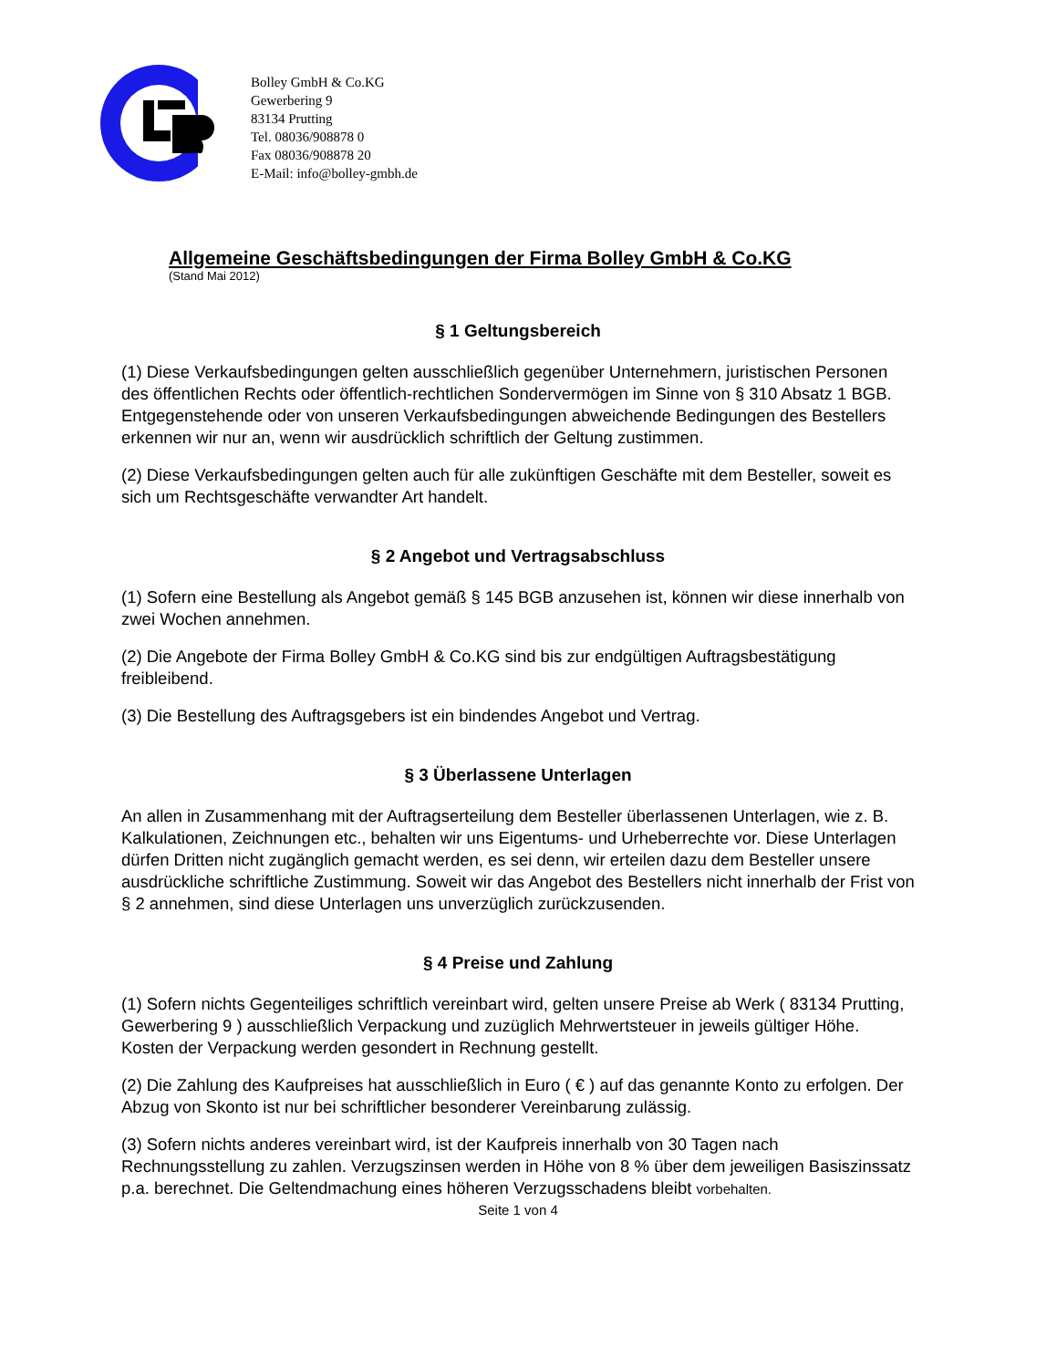Bolley GmbH & Co.KG
Gewerbering 9
83134 Prutting
Tel. 08036/908878 0
Fax 08036/908878 20
E-Mail: info@bolley-gmbh.de
Allgemeine Geschäftsbedingungen der Firma Bolley GmbH & Co.KG
(Stand Mai 2012)
§ 1 Geltungsbereich
(1) Diese Verkaufsbedingungen gelten ausschließlich gegenüber Unternehmern, juristischen Personen des öffentlichen Rechts oder öffentlich-rechtlichen Sondervermögen im Sinne von § 310 Absatz 1 BGB. Entgegenstehende oder von unseren Verkaufsbedingungen abweichende Bedingungen des Bestellers erkennen wir nur an, wenn wir ausdrücklich schriftlich der Geltung zustimmen.
(2) Diese Verkaufsbedingungen gelten auch für alle zukünftigen Geschäfte mit dem Besteller, soweit es sich um Rechtsgeschäfte verwandter Art handelt.
§ 2 Angebot und Vertragsabschluss
(1) Sofern eine Bestellung als Angebot gemäß § 145 BGB anzusehen ist, können wir diese innerhalb von zwei Wochen annehmen.
(2) Die Angebote der Firma Bolley GmbH & Co.KG sind bis zur endgültigen Auftragsbestätigung freibleibend.
(3) Die Bestellung des Auftragsgebers ist ein bindendes Angebot und Vertrag.
§ 3 Überlassene Unterlagen
An allen in Zusammenhang mit der Auftragserteilung dem Besteller überlassenen Unterlagen, wie z. B. Kalkulationen, Zeichnungen etc., behalten wir uns Eigentums- und Urheberrechte vor. Diese Unterlagen dürfen Dritten nicht zugänglich gemacht werden, es sei denn, wir erteilen dazu dem Besteller unsere ausdrückliche schriftliche Zustimmung. Soweit wir das Angebot des Bestellers nicht innerhalb der Frist von § 2 annehmen, sind diese Unterlagen uns unverzüglich zurückzusenden.
§ 4 Preise und Zahlung
(1) Sofern nichts Gegenteiliges schriftlich vereinbart wird, gelten unsere Preise ab Werk ( 83134 Prutting, Gewerbering 9 ) ausschließlich Verpackung und zuzüglich Mehrwertsteuer in jeweils gültiger Höhe. Kosten der Verpackung werden gesondert in Rechnung gestellt.
(2) Die Zahlung des Kaufpreises hat ausschließlich in Euro ( € ) auf das genannte Konto zu erfolgen. Der Abzug von Skonto ist nur bei schriftlicher besonderer Vereinbarung zulässig.
(3) Sofern nichts anderes vereinbart wird, ist der Kaufpreis innerhalb von 30 Tagen nach Rechnungsstellung zu zahlen. Verzugszinsen werden in Höhe von 8 % über dem jeweiligen Basiszinssatz p.a. berechnet. Die Geltendmachung eines höheren Verzugsschadens bleibt vorbehalten.
Seite 1 von 4